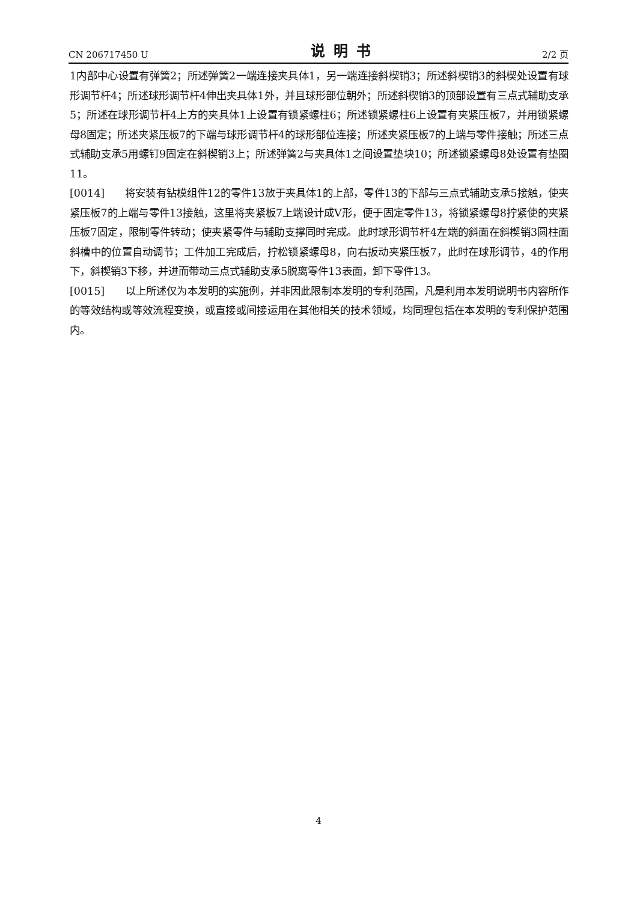CN 206717450 U 说明书 2/2 页
1内部中心设置有弹簧2；所述弹簧2一端连接夹具体1，另一端连接斜楔销3；所述斜楔销3的斜楔处设置有球形调节杆4；所述球形调节杆4伸出夹具体1外，并且球形部位朝外；所述斜楔销3的顶部设置有三点式辅助支承5；所述在球形调节杆4上方的夹具体1上设置有锁紧螺柱6；所述锁紧螺柱6上设置有夹紧压板7，并用锁紧螺母8固定；所述夹紧压板7的下端与球形调节杆4的球形部位连接；所述夹紧压板7的上端与零件接触；所述三点式辅助支承5用螺钉9固定在斜楔销3上；所述弹簧2与夹具体1之间设置垫块10；所述锁紧螺母8处设置有垫圈11。
[0014]　　将安装有钻模组件12的零件13放于夹具体1的上部，零件13的下部与三点式辅助支承5接触，使夹紧压板7的上端与零件13接触，这里将夹紧板7上端设计成V形，便于固定零件13，将锁紧螺母8拧紧使的夹紧压板7固定，限制零件转动；使夹紧零件与辅助支撑同时完成。此时球形调节杆4左端的斜面在斜楔销3圆柱面斜槽中的位置自动调节；工件加工完成后，拧松锁紧螺母8，向右扳动夹紧压板7，此时在球形调节，4的作用下，斜楔销3下移，并进而带动三点式辅助支承5脱离零件13表面，卸下零件13。
[0015]　　以上所述仅为本发明的实施例，并非因此限制本发明的专利范围，凡是利用本发明说明书内容所作的等效结构或等效流程变换，或直接或间接运用在其他相关的技术领域，均同理包括在本发明的专利保护范围内。
4